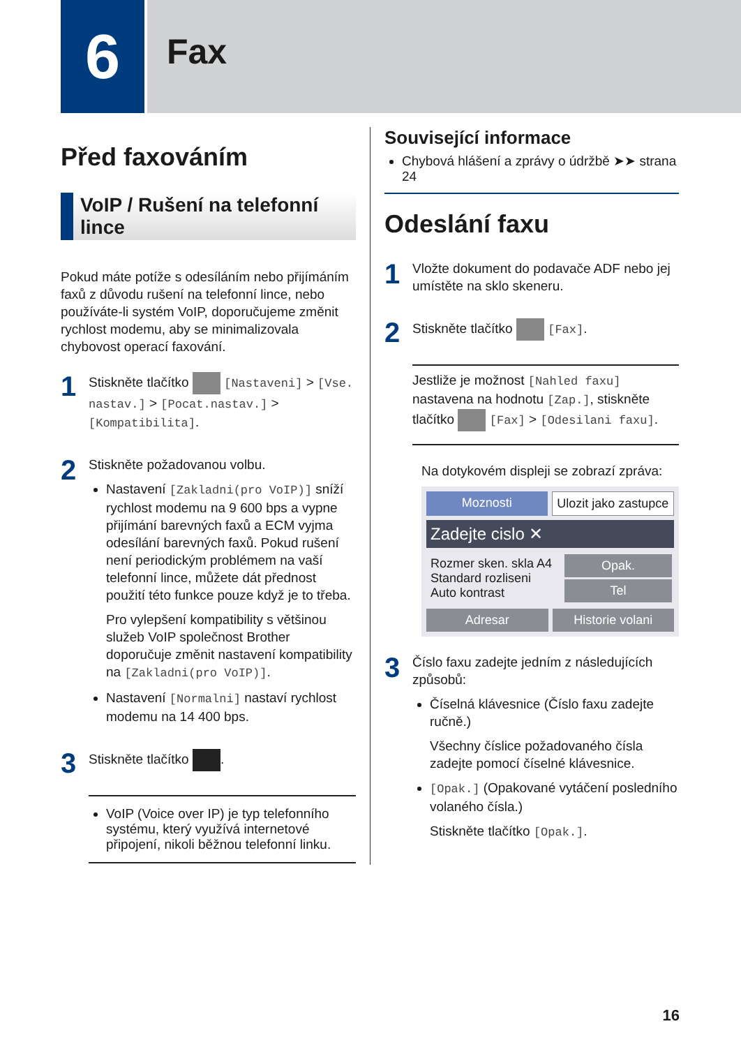6
Fax
Před faxováním
VoIP / Rušení na telefonní lince
Pokud máte potíže s odesíláním nebo přijímáním faxů z důvodu rušení na telefonní lince, nebo používáte-li systém VoIP, doporučujeme změnit rychlost modemu, aby se minimalizovala chybovost operací faxování.
1
Stiskněte tlačítko [Nastaveni] > [Vse. nastav.] > [Pocat.nastav.] > [Kompatibilita].
2
Stiskněte požadovanou volbu.
Nastavení [Zakladni(pro VoIP)] sníží rychlost modemu na 9 600 bps a vypne přijímání barevných faxů a ECM vyjma odesílání barevných faxů. Pokud rušení není periodickým problémem na vaší telefonní lince, můžete dát přednost použití této funkce pouze když je to třeba.
Pro vylepšení kompatibility s většinou služeb VoIP společnost Brother doporučuje změnit nastavení kompatibility na [Zakladni(pro VoIP)].
Nastavení [Normalni] nastaví rychlost modemu na 14 400 bps.
3
Stiskněte tlačítko .
VoIP (Voice over IP) je typ telefonního systému, který využívá internetové připojení, nikoli běžnou telefonní linku.
Související informace
Chybová hlášení a zprávy o údržbě ➤➤ strana 24
Odeslání faxu
1
Vložte dokument do podavače ADF nebo jej umístěte na sklo skeneru.
2
Stiskněte tlačítko [Fax].
Jestliže je možnost [Nahled faxu] nastavena na hodnotu [Zap.], stiskněte tlačítko [Fax] > [Odesilani faxu].
Na dotykovém displeji se zobrazí zpráva:
Moznosti Ulozit jako zastupce
Zadejte cislo ✕
Rozmer sken. skla A4
Standard rozliseni
Auto kontrast
Opak.
Tel
Adresar Historie volani
3
Číslo faxu zadejte jedním z následujících způsobů:
Číselná klávesnice (Číslo faxu zadejte ručně.)
Všechny číslice požadovaného čísla zadejte pomocí číselné klávesnice.
[Opak.] (Opakované vytáčení posledního volaného čísla.)
Stiskněte tlačítko [Opak.].
16